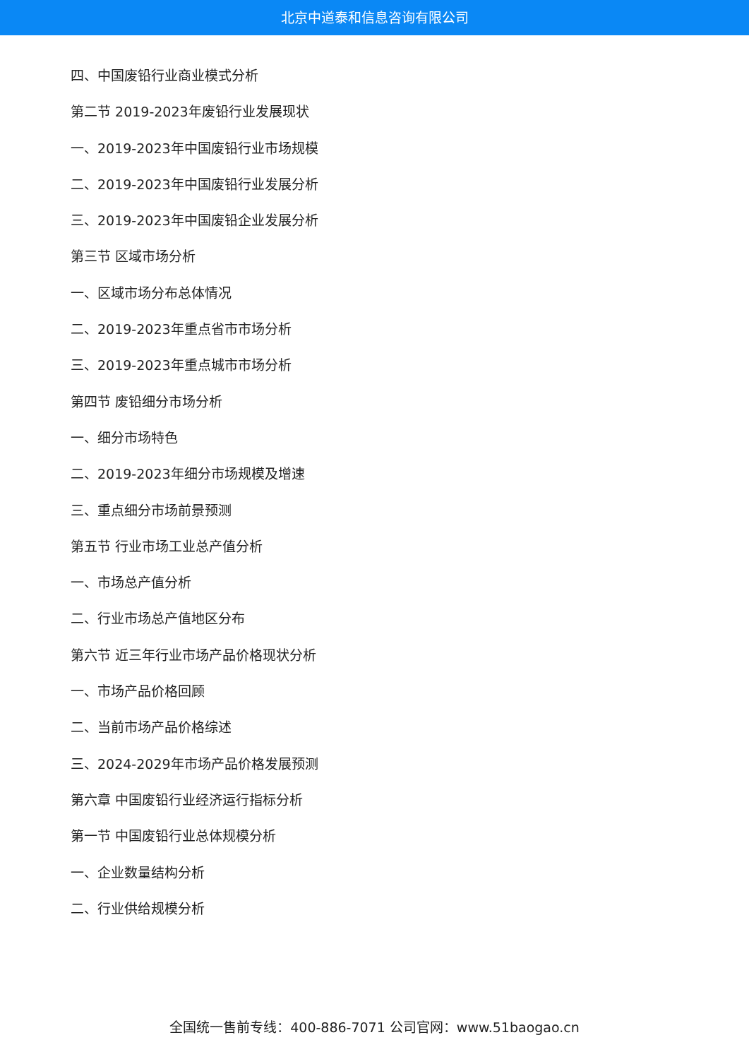北京中道泰和信息咨询有限公司
四、中国废铅行业商业模式分析
第二节 2019-2023年废铅行业发展现状
一、2019-2023年中国废铅行业市场规模
二、2019-2023年中国废铅行业发展分析
三、2019-2023年中国废铅企业发展分析
第三节 区域市场分析
一、区域市场分布总体情况
二、2019-2023年重点省市市场分析
三、2019-2023年重点城市市场分析
第四节 废铅细分市场分析
一、细分市场特色
二、2019-2023年细分市场规模及增速
三、重点细分市场前景预测
第五节 行业市场工业总产值分析
一、市场总产值分析
二、行业市场总产值地区分布
第六节 近三年行业市场产品价格现状分析
一、市场产品价格回顾
二、当前市场产品价格综述
三、2024-2029年市场产品价格发展预测
第六章 中国废铅行业经济运行指标分析
第一节 中国废铅行业总体规模分析
一、企业数量结构分析
二、行业供给规模分析
全国统一售前专线：400-886-7071 公司官网：www.51baogao.cn